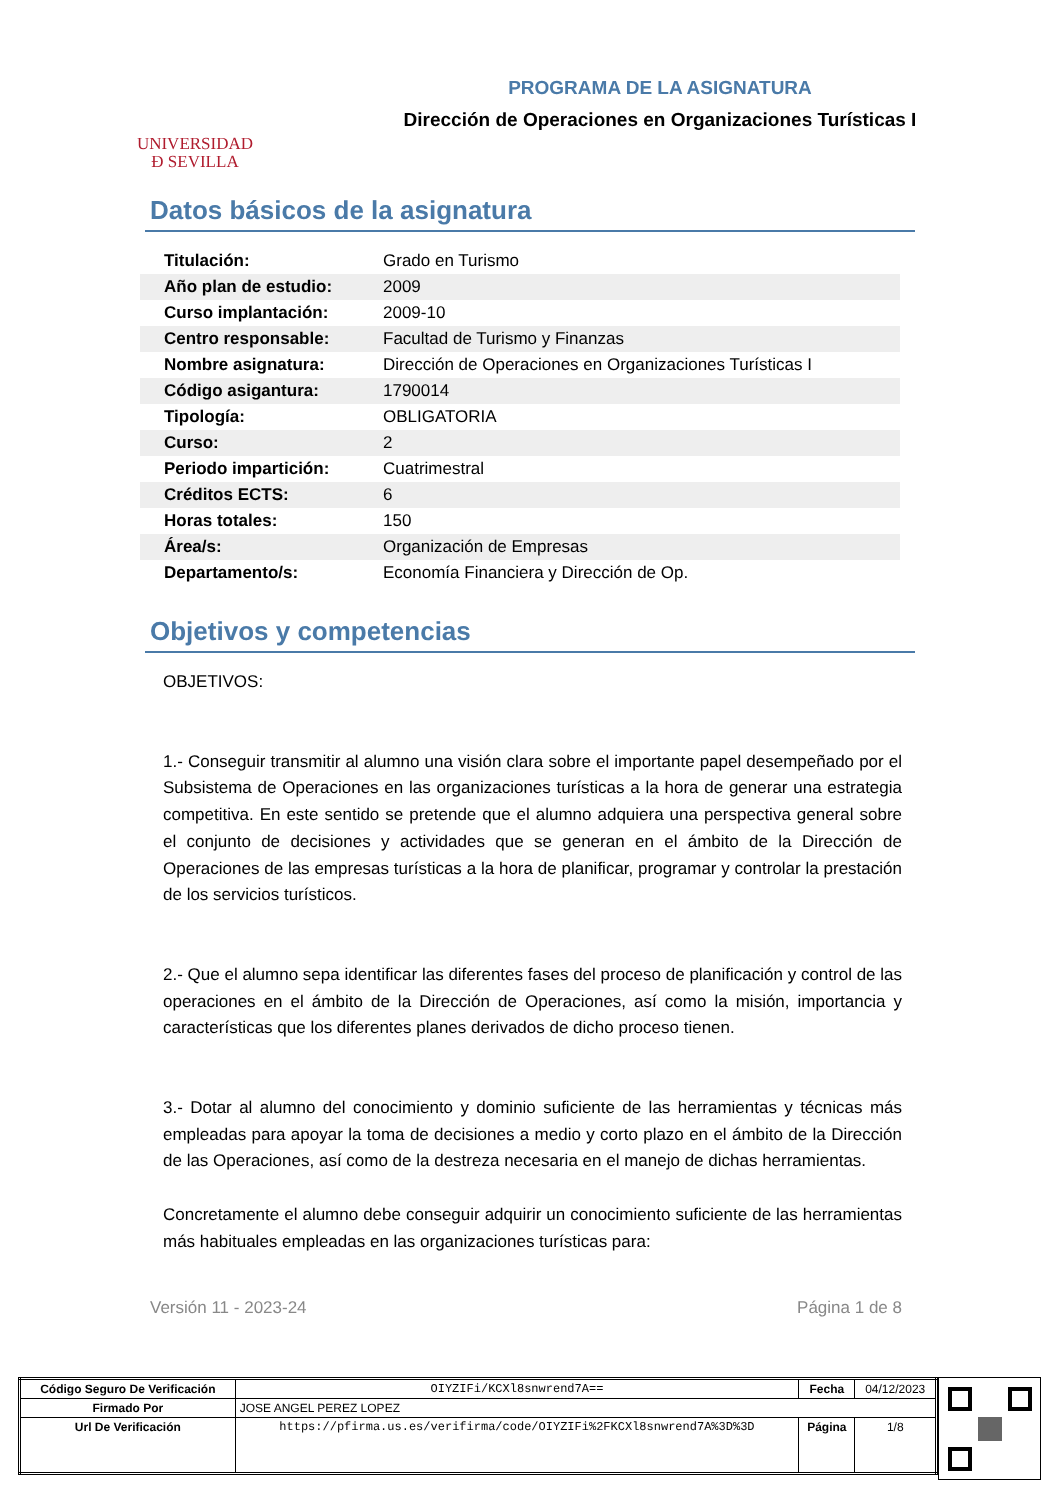UNIVERSIDAD
Ð SEVILLA
PROGRAMA DE LA ASIGNATURA
Dirección de Operaciones en Organizaciones Turísticas I
Datos básicos de la asignatura
| Titulación: | Grado en Turismo |
| Año plan de estudio: | 2009 |
| Curso implantación: | 2009-10 |
| Centro responsable: | Facultad de Turismo y Finanzas |
| Nombre asignatura: | Dirección de Operaciones en Organizaciones Turísticas I |
| Código asigantura: | 1790014 |
| Tipología: | OBLIGATORIA |
| Curso: | 2 |
| Periodo impartición: | Cuatrimestral |
| Créditos ECTS: | 6 |
| Horas totales: | 150 |
| Área/s: | Organización de Empresas |
| Departamento/s: | Economía Financiera y Dirección de Op. |
Objetivos y competencias
OBJETIVOS:
1.- Conseguir transmitir al alumno una visión clara sobre el importante papel desempeñado por el Subsistema de Operaciones en las organizaciones turísticas a la hora de generar una estrategia competitiva. En este sentido se pretende que el alumno adquiera una perspectiva general sobre el conjunto de decisiones y actividades que se generan en el ámbito de la Dirección de Operaciones de las empresas turísticas a la hora de planificar, programar y controlar la prestación de los servicios turísticos.
2.- Que el alumno sepa identificar las diferentes fases del proceso de planificación y control de las operaciones en el ámbito de la Dirección de Operaciones, así como la misión, importancia y características que los diferentes planes derivados de dicho proceso tienen.
3.- Dotar al alumno del conocimiento y dominio suficiente de las herramientas y técnicas más empleadas para apoyar la toma de decisiones a medio y corto plazo en el ámbito de la Dirección de las Operaciones, así como de la destreza necesaria en el manejo de dichas herramientas.
Concretamente el alumno debe conseguir adquirir un conocimiento suficiente de las herramientas más habituales empleadas en las organizaciones turísticas para:
Versión 11 - 2023-24 Página 1 de 8
| Código Seguro De Verificación | OIYZIFi/KCXl8snwrend7A== | Fecha | 04/12/2023 |
| Firmado Por | JOSE ANGEL PEREZ LOPEZ | | |
| Url De Verificación | https://pfirma.us.es/verifirma/code/OIYZIFi%2FKCXl8snwrend7A%3D%3D | Página | 1/8 |